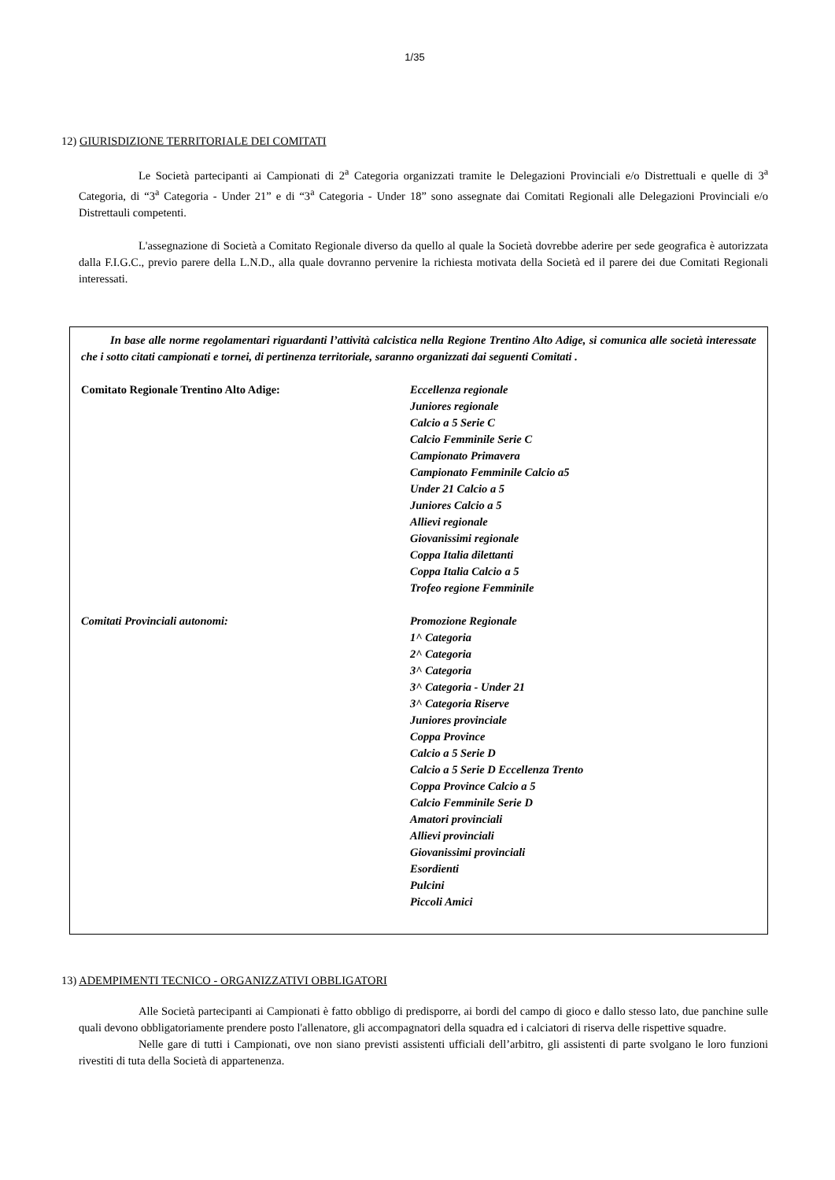1/35
12) GIURISDIZIONE TERRITORIALE DEI COMITATI
Le Società partecipanti ai Campionati di 2<sup>a</sup> Categoria organizzati tramite le Delegazioni Provinciali e/o Distrettuali e quelle di 3<sup>a</sup> Categoria, di “3<sup>a</sup> Categoria - Under 21” e di “3<sup>a</sup> Categoria - Under 18” sono assegnate dai Comitati Regionali alle Delegazioni Provinciali e/o Distrettauli competenti.
L'assegnazione di Società a Comitato Regionale diverso da quello al quale la Società dovrebbe aderire per sede geografica è autorizzata dalla F.I.G.C., previo parere della L.N.D., alla quale dovranno pervenire la richiesta motivata della Società ed il parere dei due Comitati Regionali interessati.
In base alle norme regolamentari riguardanti l’attività calcistica nella Regione Trentino Alto Adige, si comunica alle società interessate che i sotto citati campionati e tornei, di pertinenza territoriale, saranno organizzati dai seguenti Comitati .
Comitato Regionale Trentino Alto Adige: Eccellenza regionale
Juniores regionale
Calcio a 5 Serie C
Calcio Femminile Serie C
Campionato Primavera
Campionato Femminile Calcio a5
Under 21 Calcio a 5
Juniores Calcio a 5
Allievi regionale
Giovanissimi regionale
Coppa Italia dilettanti
Coppa Italia Calcio a 5
Trofeo regione Femminile
Comitati Provinciali autonomi: Promozione Regionale
1^ Categoria
2^ Categoria
3^ Categoria
3^ Categoria - Under 21
3^ Categoria Riserve
Juniores provinciale
Coppa Province
Calcio a 5 Serie D
Calcio a 5 Serie D Eccellenza Trento
Coppa Province Calcio a 5
Calcio Femminile Serie D
Amatori provinciali
Allievi provinciali
Giovanissimi provinciali
Esordienti
Pulcini
Piccoli Amici
13) ADEMPIMENTI TECNICO - ORGANIZZATIVI OBBLIGATORI
Alle Società partecipanti ai Campionati è fatto obbligo di predisporre, ai bordi del campo di gioco e dallo stesso lato, due panchine sulle quali devono obbligatoriamente prendere posto l'allenatore, gli accompagnatori della squadra ed i calciatori di riserva delle rispettive squadre.
Nelle gare di tutti i Campionati, ove non siano previsti assistenti ufficiali dell’arbitro, gli assistenti di parte svolgano le loro funzioni rivestiti di tuta della Società di appartenenza.